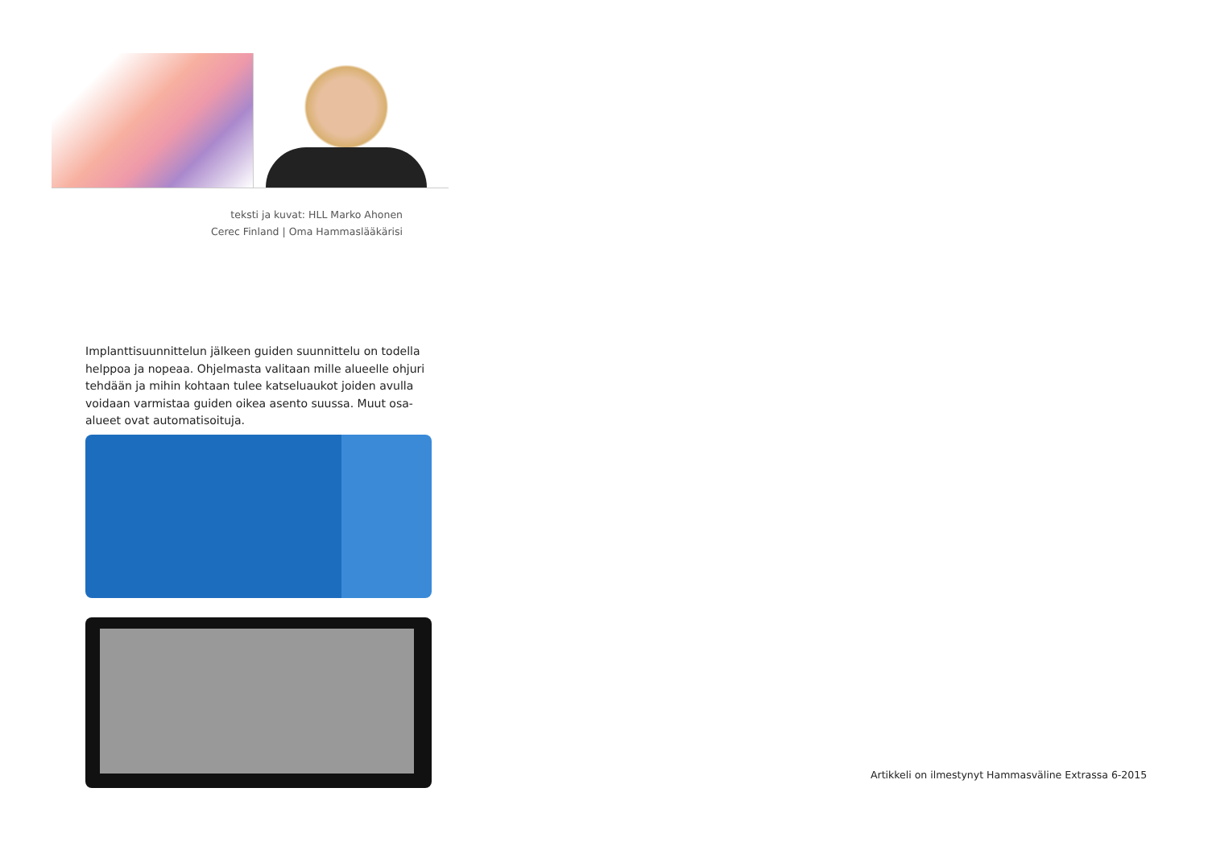teksti ja kuvat: HLL Marko Ahonen
Cerec Finland | Oma Hammaslääkärisi
Implanttisuunnittelun jälkeen guiden suunnittelu on todella helppoa ja nopeaa. Ohjelmasta valitaan mille alueelle ohjuri tehdään ja mihin kohtaan tulee katseluaukot joiden avulla voidaan varmistaa guiden oikea asento suussa. Muut osa-alueet ovat automatisoituja.
Artikkeli on ilmestynyt Hammasväline Extrassa 6-2015